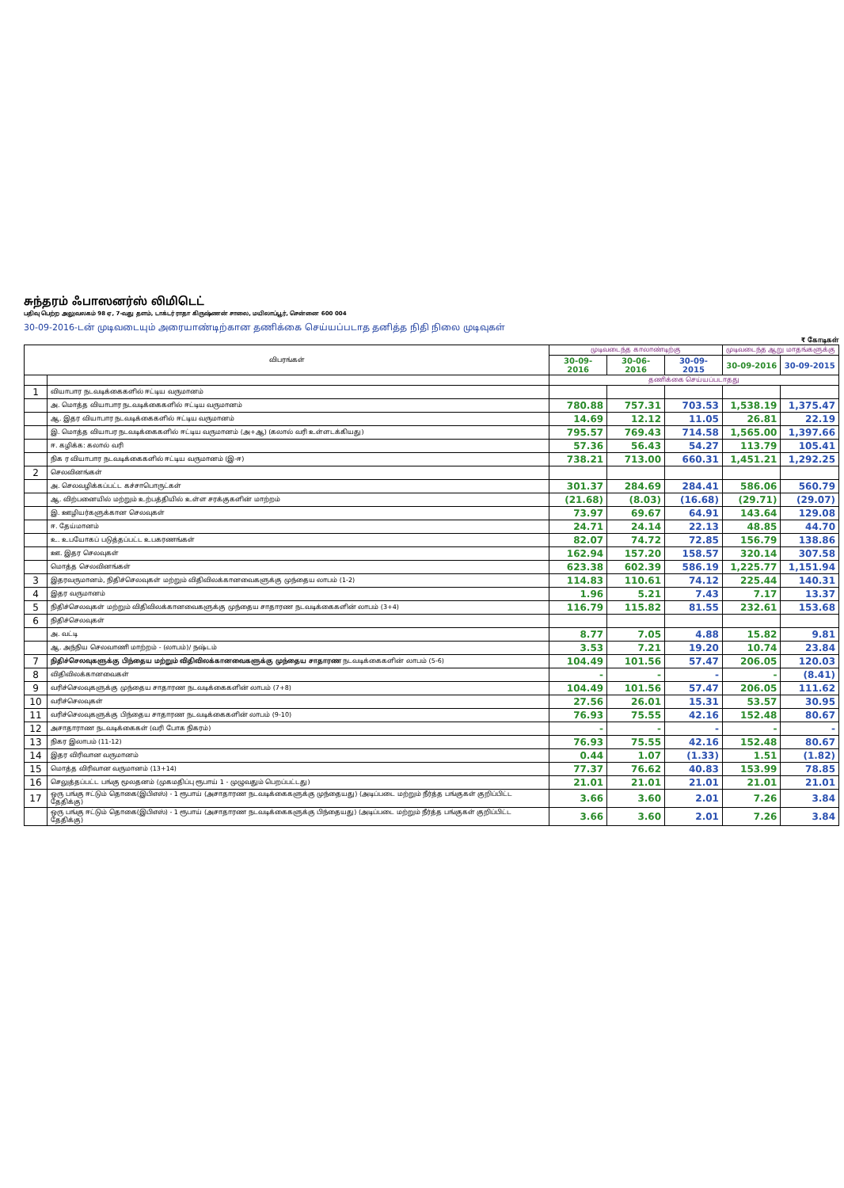சுந்தரம் ஃபாஸனர்ஸ் லிமிடெட்
பதிவு பெற்ற அலுவலகம் 98 ஏ, 7-வது தளம், டாக்டர் ராதா கிருஷ்ணன் சாலை, மயிலாப்பூர், சென்னை 600 004
30-09-2016-டன் முடிவடையும் அரையாண்டிற்கான தணிக்கை செய்யப்படாத தனித்த நிதி நிலை முடிவுகள்
₹ கோடிகள்
| விபரங்கள் | | முடிவடைந்த காலாண்டிற்கு | | | முடிவடைந்த ஆறு மாதங்களுக்கு | |
| --- | --- | --- | --- | --- | --- | --- |
| | | 30-09-2016 | 30-06-2016 | 30-09-2015 | 30-09-2016 | 30-09-2015 |
| | | தணிக்கை செய்யப்படாதது | | | | |
| 1 | வியாபார நடவடிக்கைகளில் ஈட்டிய வருமானம் | | | | | |
| | அ. மொத்த வியாபார நடவடிக்கைகளில் ஈட்டிய வருமானம் | 780.88 | 757.31 | 703.53 | 1,538.19 | 1,375.47 |
| | ஆ. இதர வியாபார நடவடிக்கைகளில் ஈட்டிய வருமானம் | 14.69 | 12.12 | 11.05 | 26.81 | 22.19 |
| | இ. மொத்த வியாபர நடவடிக்கைகளில் ஈட்டிய வருமானம் (அ+ஆ) (கலால் வரி உள்ளடக்கியது) | 795.57 | 769.43 | 714.58 | 1,565.00 | 1,397.66 |
| | ஈ. கழிக்க: கலால் வரி | 57.36 | 56.43 | 54.27 | 113.79 | 105.41 |
| | நிக ர வியாபார நடவடிக்கைகளில் ஈட்டிய வருமானம் (இ-ஈ) | 738.21 | 713.00 | 660.31 | 1,451.21 | 1,292.25 |
| 2 | செலவினங்கள் | | | | | |
| | அ. செலவழிக்கப்பட்ட கச்சாபொருட்கள் | 301.37 | 284.69 | 284.41 | 586.06 | 560.79 |
| | ஆ. விற்பனையில் மற்றும் உற்பத்தியில் உள்ள சரக்குகளின் மாற்றம் | (21.68) | (8.03) | (16.68) | (29.71) | (29.07) |
| | இ. ஊழியர்களுக்கான செலவுகள் | 73.97 | 69.67 | 64.91 | 143.64 | 129.08 |
| | ஈ. தேய்மானம் | 24.71 | 24.14 | 22.13 | 48.85 | 44.70 |
| | உ. உபயோகப் படுத்தப்பட்ட உபகரணங்கள் | 82.07 | 74.72 | 72.85 | 156.79 | 138.86 |
| | ஊ. இதர செலவுகள் | 162.94 | 157.20 | 158.57 | 320.14 | 307.58 |
| | மொத்த செலவினங்கள் | 623.38 | 602.39 | 586.19 | 1,225.77 | 1,151.94 |
| 3 | இதரவருமானம், நிதிச்செலவுகள் மற்றும் விதிவிலக்கானவைகளுக்கு முந்தைய லாபம் (1-2) | 114.83 | 110.61 | 74.12 | 225.44 | 140.31 |
| 4 | இதர வருமானம் | 1.96 | 5.21 | 7.43 | 7.17 | 13.37 |
| 5 | நிதிச்செலவுகள் மற்றும் விதிவிலக்கானவைகளுக்கு முந்தைய சாதாரண நடவடிக்கைகளின் லாபம் (3+4) | 116.79 | 115.82 | 81.55 | 232.61 | 153.68 |
| 6 | நிதிச்செலவுகள் | | | | | |
| | அ. வட்டி | 8.77 | 7.05 | 4.88 | 15.82 | 9.81 |
| | ஆ. அந்நிய செலவாணி மாற்றம் - (லாபம்)/ நஷ்டம் | 3.53 | 7.21 | 19.20 | 10.74 | 23.84 |
| 7 | நிதிச்செலவுகளுக்கு பிந்தைய மற்றும் விதிவிலக்கானவைகளுக்கு முந்தைய சாதாரண நடவடிக்கைகளின் லாபம் (5-6) | 104.49 | 101.56 | 57.47 | 206.05 | 120.03 |
| 8 | விதிவிலக்கானவைகள் | - | - | - | - | (8.41) |
| 9 | வரிச்செலவுகளுக்கு முந்தைய சாதாரண நடவடிக்கைகளின் லாபம் (7+8) | 104.49 | 101.56 | 57.47 | 206.05 | 111.62 |
| 10 | வரிச்செலவுகள் | 27.56 | 26.01 | 15.31 | 53.57 | 30.95 |
| 11 | வரிச்செலவுகளுக்கு பிந்தைய சாதாரண நடவடிக்கைகளின் லாபம் (9-10) | 76.93 | 75.55 | 42.16 | 152.48 | 80.67 |
| 12 | அசாதாராண நடவடிக்கைகள் (வரி போக நிகரம்) | - | - | - | - | - |
| 13 | நிகர இலாபம் (11-12) | 76.93 | 75.55 | 42.16 | 152.48 | 80.67 |
| 14 | இதர விரிவான வருமானம் | 0.44 | 1.07 | (1.33) | 1.51 | (1.82) |
| 15 | மொத்த விரிவான வருமானம் (13+14) | 77.37 | 76.62 | 40.83 | 153.99 | 78.85 |
| 16 | செலுத்தப்பட்ட பங்கு மூலதனம் (முகமதிப்பு ரூபாய் 1 - முழுவதும் பெறப்பட்டது) | 21.01 | 21.01 | 21.01 | 21.01 | 21.01 |
| 17 | ஒரு பங்கு ஈட்டும் தொகை(இபிஎஸ்) - 1 ரூபாய் (அசாதாரண நடவடிக்கைகளுக்கு முந்தையது) (அடிப்படை மற்றும் நீர்த்த பங்குகள் குறிப்பிட்ட தேதிக்கு) | 3.66 | 3.60 | 2.01 | 7.26 | 3.84 |
| | ஒரு பங்கு ஈட்டும் தொகை(இபிஎஸ்) - 1 ரூபாய் (அசாதாரண நடவடிக்கைகளுக்கு பிந்தையது) (அடிப்படை மற்றும் நீர்த்த பங்குகள் குறிப்பிட்ட தேதிக்கு) | 3.66 | 3.60 | 2.01 | 7.26 | 3.84 |